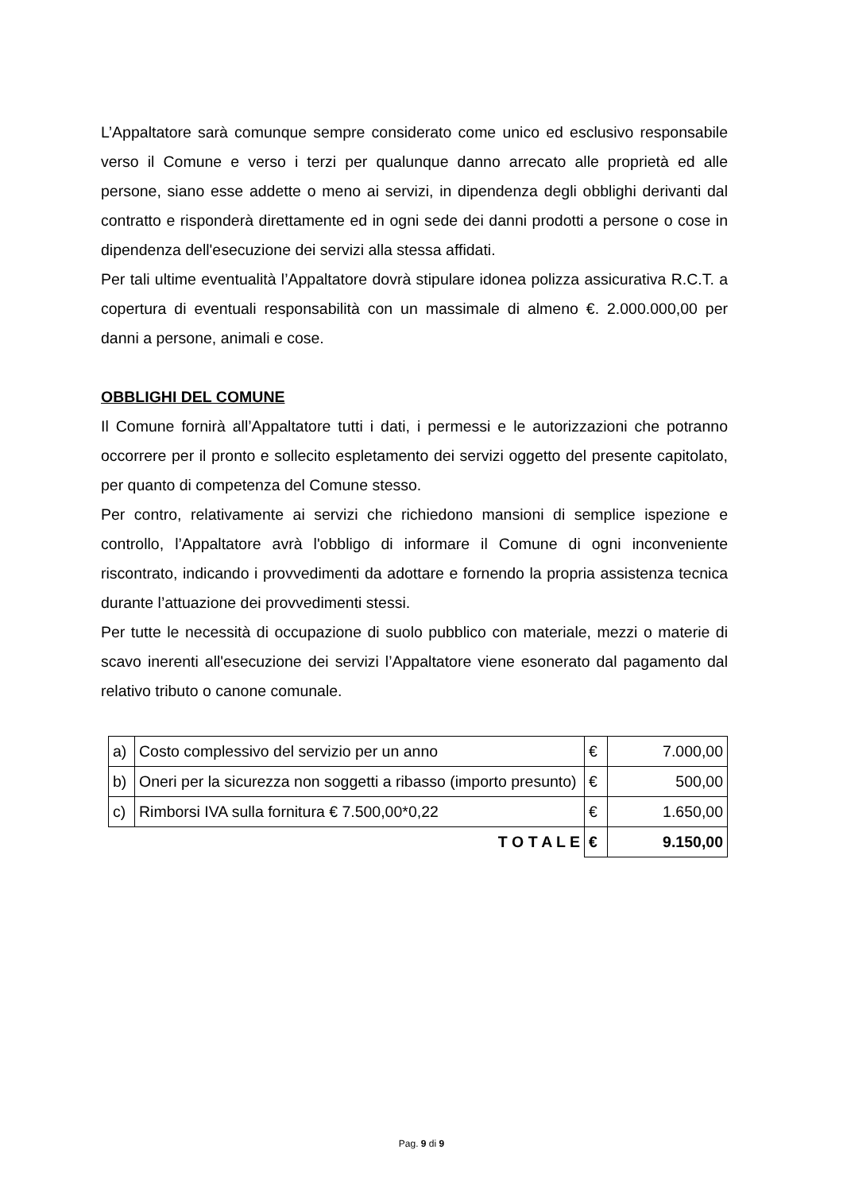L’Appaltatore sarà comunque sempre considerato come unico ed esclusivo responsabile verso il Comune e verso i terzi per qualunque danno arrecato alle proprietà ed alle persone, siano esse addette o meno ai servizi, in dipendenza degli obblighi derivanti dal contratto e risponderà direttamente ed in ogni sede dei danni prodotti a persone o cose in dipendenza dell'esecuzione dei servizi alla stessa affidati.
Per tali ultime eventualità l’Appaltatore dovrà stipulare idonea polizza assicurativa R.C.T. a copertura di eventuali responsabilità con un massimale di almeno €. 2.000.000,00 per danni a persone, animali e cose.
OBBLIGHI DEL COMUNE
Il Comune fornirà all’Appaltatore tutti i dati, i permessi e le autorizzazioni che potranno occorrere per il pronto e sollecito espletamento dei servizi oggetto del presente capitolato, per quanto di competenza del Comune stesso.
Per contro, relativamente ai servizi che richiedono mansioni di semplice ispezione e controllo, l’Appaltatore avrà l'obbligo di informare il Comune di ogni inconveniente riscontrato, indicando i provvedimenti da adottare e fornendo la propria assistenza tecnica durante l’attuazione dei provvedimenti stessi.
Per tutte le necessità di occupazione di suolo pubblico con materiale, mezzi o materie di scavo inerenti all'esecuzione dei servizi l’Appaltatore viene esonerato dal pagamento dal relativo tributo o canone comunale.
| a) | Costo complessivo del servizio per un anno | € | 7.000,00 |
| b) | Oneri per la sicurezza non soggetti a ribasso (importo presunto) | € | 500,00 |
| c) | Rimborsi IVA sulla fornitura € 7.500,00*0,22 | € | 1.650,00 |
| | T O T A L E | € | 9.150,00 |
Pag. 9 di 9